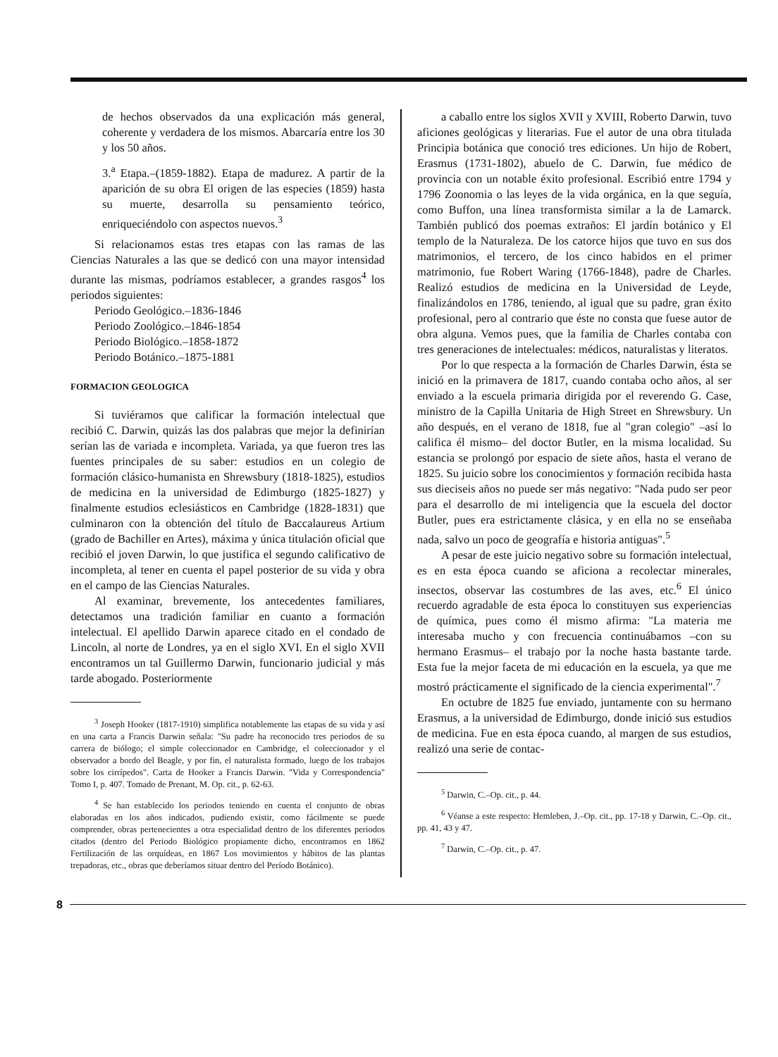de hechos observados da una explicación más general, coherente y verdadera de los mismos. Abarcaría entre los 30 y los 50 años.
3.<sup>a</sup> Etapa.–(1859-1882). Etapa de madurez. A partir de la aparición de su obra El origen de las especies (1859) hasta su muerte, desarrolla su pensamiento teórico, enriqueciéndolo con aspectos nuevos.<sup>3</sup>
Si relacionamos estas tres etapas con las ramas de las Ciencias Naturales a las que se dedicó con una mayor intensidad durante las mismas, podríamos establecer, a grandes rasgos<sup>4</sup> los periodos siguientes:
Periodo Geológico.–1836-1846
Periodo Zoológico.–1846-1854
Periodo Biológico.–1858-1872
Periodo Botánico.–1875-1881
FORMACION GEOLOGICA
Si tuviéramos que calificar la formación intelectual que recibió C. Darwin, quizás las dos palabras que mejor la definirían serían las de variada e incompleta. Variada, ya que fueron tres las fuentes principales de su saber: estudios en un colegio de formación clásico-humanista en Shrewsbury (1818-1825), estudios de medicina en la universidad de Edimburgo (1825-1827) y finalmente estudios eclesiásticos en Cambridge (1828-1831) que culminaron con la obtención del título de Baccalaureus Artium (grado de Bachiller en Artes), máxima y única titulación oficial que recibió el joven Darwin, lo que justifica el segundo calificativo de incompleta, al tener en cuenta el papel posterior de su vida y obra en el campo de las Ciencias Naturales.
Al examinar, brevemente, los antecedentes familiares, detectamos una tradición familiar en cuanto a formación intelectual. El apellido Darwin aparece citado en el condado de Lincoln, al norte de Londres, ya en el siglo XVI. En el siglo XVII encontramos un tal Guillermo Darwin, funcionario judicial y más tarde abogado. Posteriormente
<sup>3</sup> Joseph Hooker (1817-1910) simplifica notablemente las etapas de su vida y así en una carta a Francis Darwin señala: "Su padre ha reconocido tres periodos de su carrera de biólogo; el simple coleccionador en Cambridge, el coleccionador y el observador a bordo del Beagle, y por fin, el naturalista formado, luego de los trabajos sobre los cirrípedos". Carta de Hooker a Francis Darwin. "Vida y Correspondencia" Tomo I, p. 407. Tomado de Prenant, M. Op. cit., p. 62-63.
<sup>4</sup> Se han establecido los periodos teniendo en cuenta el conjunto de obras elaboradas en los años indicados, pudiendo existir, como fácilmente se puede comprender, obras pertenecientes a otra especialidad dentro de los diferentes periodos citados (dentro del Periodo Biológico propiamente dicho, encontramos en 1862 Fertilización de las orquídeas, en 1867 Los movimientos y hábitos de las plantas trepadoras, etc., obras que deberíamos situar dentro del Período Botánico).
a caballo entre los siglos XVII y XVIII, Roberto Darwin, tuvo aficiones geológicas y literarias. Fue el autor de una obra titulada Principia botánica que conoció tres ediciones. Un hijo de Robert, Erasmus (1731-1802), abuelo de C. Darwin, fue médico de provincia con un notable éxito profesional. Escribió entre 1794 y 1796 Zoonomia o las leyes de la vida orgánica, en la que seguía, como Buffon, una línea transformista similar a la de Lamarck. También publicó dos poemas extraños: El jardín botánico y El templo de la Naturaleza. De los catorce hijos que tuvo en sus dos matrimonios, el tercero, de los cinco habidos en el primer matrimonio, fue Robert Waring (1766-1848), padre de Charles. Realizó estudios de medicina en la Universidad de Leyde, finalizándolos en 1786, teniendo, al igual que su padre, gran éxito profesional, pero al contrario que éste no consta que fuese autor de obra alguna. Vemos pues, que la familia de Charles contaba con tres generaciones de intelectuales: médicos, naturalistas y literatos.
Por lo que respecta a la formación de Charles Darwin, ésta se inició en la primavera de 1817, cuando contaba ocho años, al ser enviado a la escuela primaria dirigida por el reverendo G. Case, ministro de la Capilla Unitaria de High Street en Shrewsbury. Un año después, en el verano de 1818, fue al "gran colegio" –así lo califica él mismo– del doctor Butler, en la misma localidad. Su estancia se prolongó por espacio de siete años, hasta el verano de 1825. Su juicio sobre los conocimientos y formación recibida hasta sus dieciseis años no puede ser más negativo: "Nada pudo ser peor para el desarrollo de mi inteligencia que la escuela del doctor Butler, pues era estrictamente clásica, y en ella no se enseñaba nada, salvo un poco de geografía e historia antiguas".<sup>5</sup>
A pesar de este juicio negativo sobre su formación intelectual, es en esta época cuando se aficiona a recolectar minerales, insectos, observar las costumbres de las aves, etc.<sup>6</sup> El único recuerdo agradable de esta época lo constituyen sus experiencias de química, pues como él mismo afirma: "La materia me interesaba mucho y con frecuencia continuábamos –con su hermano Erasmus– el trabajo por la noche hasta bastante tarde. Esta fue la mejor faceta de mi educación en la escuela, ya que me mostró prácticamente el significado de la ciencia experimental".<sup>7</sup>
En octubre de 1825 fue enviado, juntamente con su hermano Erasmus, a la universidad de Edimburgo, donde inició sus estudios de medicina. Fue en esta época cuando, al margen de sus estudios, realizó una serie de contac-
<sup>5</sup> Darwin, C.–Op. cit., p. 44.
<sup>6</sup> Véanse a este respecto: Hemleben, J.–Op. cit., pp. 17-18 y Darwin, C.–Op. cit., pp. 41, 43 y 47.
<sup>7</sup> Darwin, C.–Op. cit., p. 47.
8